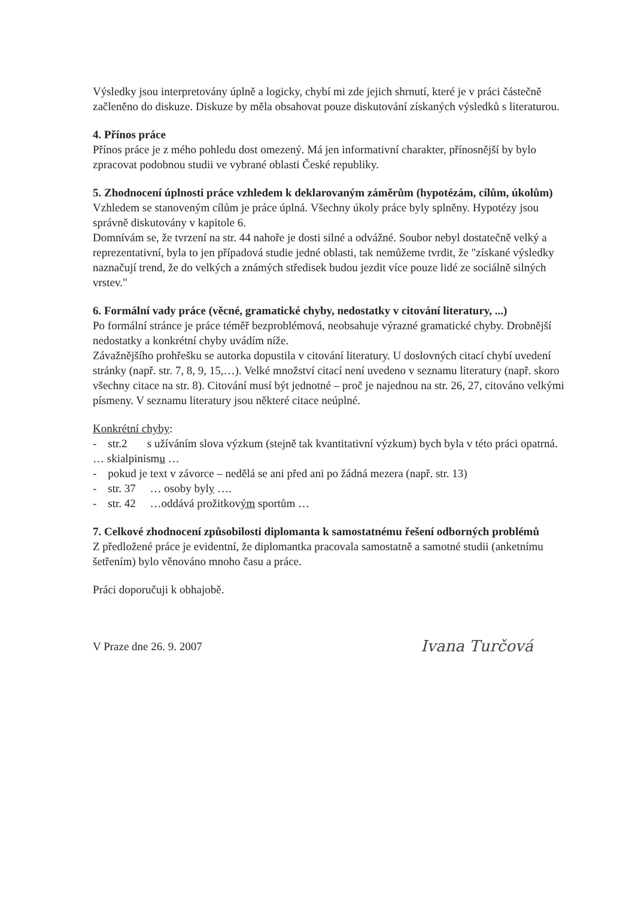Výsledky jsou interpretovány úplně a logicky, chybí mi zde jejich shrnutí, které je v práci částečně začleněno do diskuze. Diskuze by měla obsahovat pouze diskutování získaných výsledků s literaturou.
4. Přínos práce
Přínos práce je z mého pohledu dost omezený. Má jen informativní charakter, přínosnější by bylo zpracovat podobnou studii ve vybrané oblasti České republiky.
5. Zhodnocení úplnosti práce vzhledem k deklarovaným záměrům (hypotézám, cílům, úkolům)
Vzhledem se stanoveným cílům je práce úplná. Všechny úkoly práce byly splněny. Hypotézy jsou správně diskutovány v kapitole 6.
Domnívám se, že tvrzení na str. 44 nahoře je dosti silné a odvážné. Soubor nebyl dostatečně velký a reprezentativní, byla to jen případová studie jedné oblasti, tak nemůžeme tvrdit, že "získané výsledky naznačují trend, že do velkých a známých středisek budou jezdit více pouze lidé ze sociálně silných vrstev."
6. Formální vady práce (věcné, gramatické chyby, nedostatky v citování literatury, ...)
Po formální stránce je práce téměř bezproblémová, neobsahuje výrazné gramatické chyby. Drobnější nedostatky a konkrétní chyby uvádím níže.
Závažnějšího prohřešku se autorka dopustila v citování literatury. U doslovných citací chybí uvedení stránky (např. str. 7, 8, 9, 15,…). Velké množství citací není uvedeno v seznamu literatury (např. skoro všechny citace na str. 8). Citování musí být jednotné – proč je najednou na str. 26, 27, citováno velkými písmeny. V seznamu literatury jsou některé citace neúplné.
Konkrétní chyby:
- str.2 s užíváním slova výzkum (stejně tak kvantitativní výzkum) bych byla v této práci opatrná.
… skialpinismu …
- pokud je text v závorce – nedělá se ani před ani po žádná mezera (např. str. 13)
- str. 37 … osoby byly ….
- str. 42 …oddává prožitkovým sportům …
7. Celkové zhodnocení způsobilosti diplomanta k samostatnému řešení odborných problémů
Z předložené práce je evidentní, že diplomantka pracovala samostatně a samotné studii (anketnímu šetřením) bylo věnováno mnoho času a práce.
Práci doporučuji k obhajobě.
V Praze dne 26. 9. 2007 Ivana Turčová